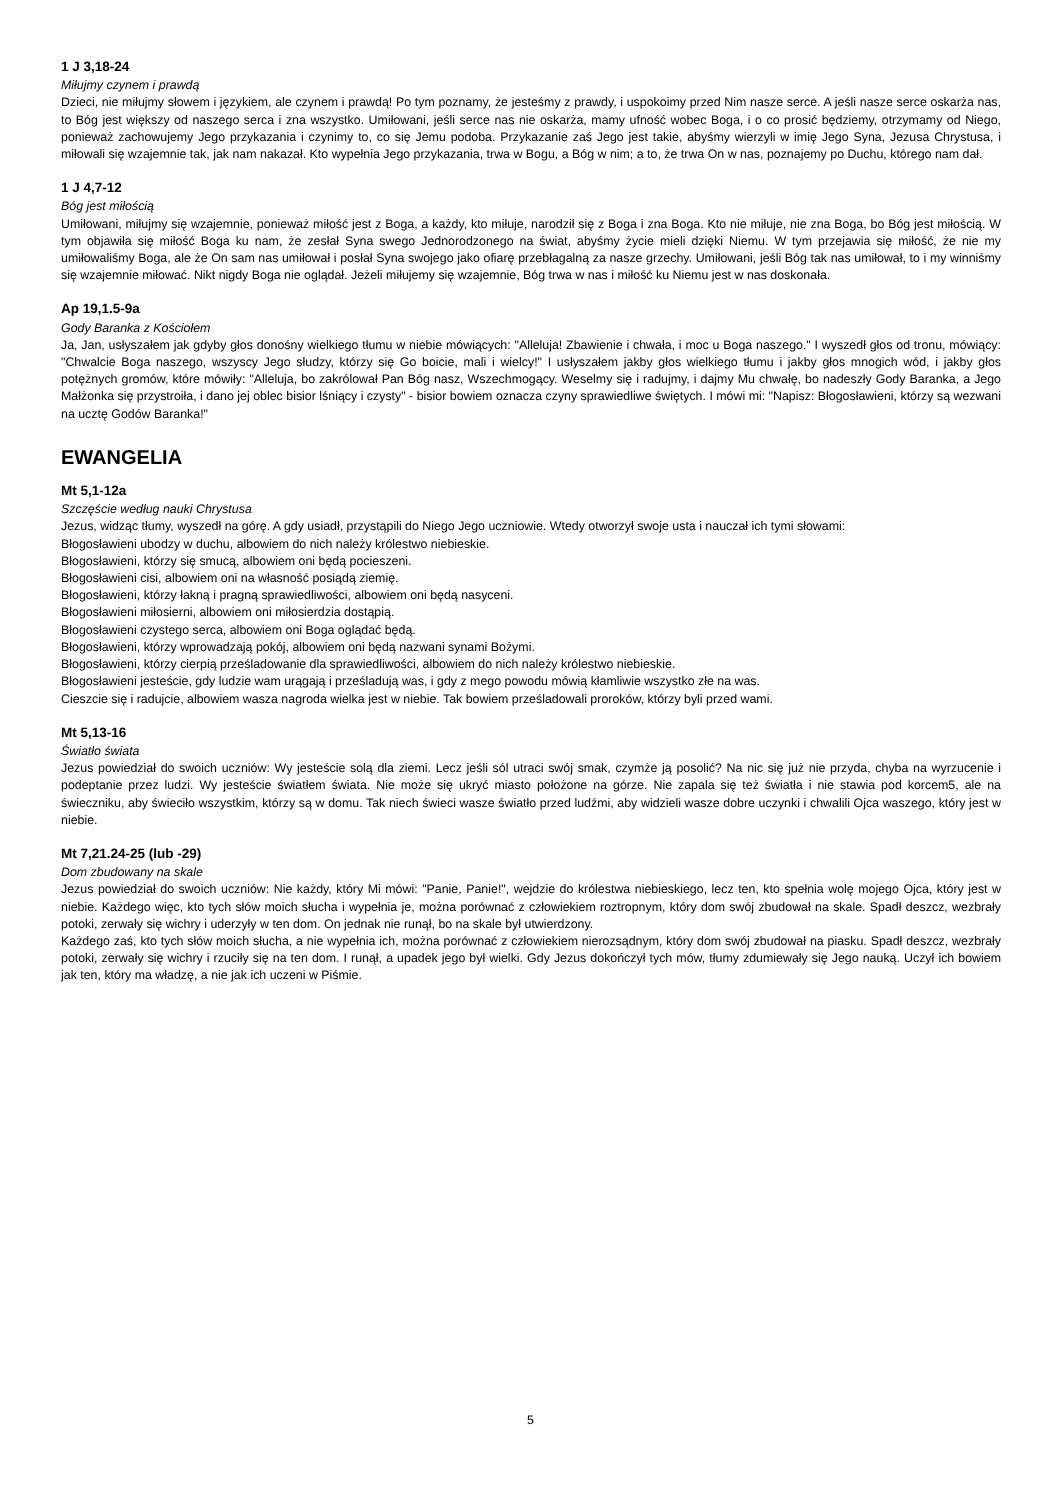1 J 3,18-24
Miłujmy czynem i prawdą
Dzieci, nie miłujmy słowem i językiem, ale czynem i prawdą! Po tym poznamy, że jesteśmy z prawdy, i uspokoimy przed Nim nasze serce. A jeśli nasze serce oskarża nas, to Bóg jest większy od naszego serca i zna wszystko. Umiłowani, jeśli serce nas nie oskarża, mamy ufność wobec Boga, i o co prosić będziemy, otrzymamy od Niego, ponieważ zachowujemy Jego przykazania i czynimy to, co się Jemu podoba. Przykazanie zaś Jego jest takie, abyśmy wierzyli w imię Jego Syna, Jezusa Chrystusa, i miłowali się wzajemnie tak, jak nam nakazał. Kto wypełnia Jego przykazania, trwa w Bogu, a Bóg w nim; a to, że trwa On w nas, poznajemy po Duchu, którego nam dał.
1 J 4,7-12
Bóg jest miłością
Umiłowani, miłujmy się wzajemnie, ponieważ miłość jest z Boga, a każdy, kto miłuje, narodził się z Boga i zna Boga. Kto nie miłuje, nie zna Boga, bo Bóg jest miłością. W tym objawiła się miłość Boga ku nam, że zesłał Syna swego Jednorodzonego na świat, abyśmy życie mieli dzięki Niemu. W tym przejawia się miłość, że nie my umiłowaliśmy Boga, ale że On sam nas umiłował i posłał Syna swojego jako ofiarę przebłagalną za nasze grzechy. Umiłowani, jeśli Bóg tak nas umiłował, to i my winniśmy się wzajemnie miłować. Nikt nigdy Boga nie oglądał. Jeżeli miłujemy się wzajemnie, Bóg trwa w nas i miłość ku Niemu jest w nas doskonała.
Ap 19,1.5-9a
Gody Baranka z Kościołem
Ja, Jan, usłyszałem jak gdyby głos donośny wielkiego tłumu w niebie mówiących: "Alleluja! Zbawienie i chwała, i moc u Boga naszego." I wyszedł głos od tronu, mówiący: "Chwalcie Boga naszego, wszyscy Jego słudzy, którzy się Go boicie, mali i wielcy!" I usłyszałem jakby głos wielkiego tłumu i jakby głos mnogich wód, i jakby głos potężnych gromów, które mówiły: "Alleluja, bo zakrólował Pan Bóg nasz, Wszechmogący. Weselmy się i radujmy, i dajmy Mu chwałę, bo nadeszły Gody Baranka, a Jego Małżonka się przystroiła, i dano jej oblec bisior lśniący i czysty" - bisior bowiem oznacza czyny sprawiedliwe świętych. I mówi mi: "Napisz: Błogosławieni, którzy są wezwani na ucztę Godów Baranka!"
EWANGELIA
Mt 5,1-12a
Szczęście według nauki Chrystusa
Jezus, widząc tłumy, wyszedł na górę. A gdy usiadł, przystąpili do Niego Jego uczniowie. Wtedy otworzył swoje usta i nauczał ich tymi słowami:
Błogosławieni ubodzy w duchu, albowiem do nich należy królestwo niebieskie.
Błogosławieni, którzy się smucą, albowiem oni będą pocieszeni.
Błogosławieni cisi, albowiem oni na własność posiądą ziemię.
Błogosławieni, którzy łakną i pragną sprawiedliwości, albowiem oni będą nasyceni.
Błogosławieni miłosierni, albowiem oni miłosierdzia dostąpią.
Błogosławieni czystego serca, albowiem oni Boga oglądać będą.
Błogosławieni, którzy wprowadzają pokój, albowiem oni będą nazwani synami Bożymi.
Błogosławieni, którzy cierpią prześladowanie dla sprawiedliwości, albowiem do nich należy królestwo niebieskie.
Błogosławieni jesteście, gdy ludzie wam urągają i prześladują was, i gdy z mego powodu mówią kłamliwie wszystko złe na was.
Cieszcie się i radujcie, albowiem wasza nagroda wielka jest w niebie. Tak bowiem prześladowali proroków, którzy byli przed wami.
Mt 5,13-16
Światło świata
Jezus powiedział do swoich uczniów: Wy jesteście solą dla ziemi. Lecz jeśli sól utraci swój smak, czymże ją posolić? Na nic się już nie przyda, chyba na wyrzucenie i podeptanie przez ludzi. Wy jesteście światłem świata. Nie może się ukryć miasto położone na górze. Nie zapala się też światła i nie stawia pod korcem5, ale na świeczniku, aby świeciło wszystkim, którzy są w domu. Tak niech świeci wasze światło przed ludźmi, aby widzieli wasze dobre uczynki i chwalili Ojca waszego, który jest w niebie.
Mt 7,21.24-25 (lub -29)
Dom zbudowany na skale
Jezus powiedział do swoich uczniów: Nie każdy, który Mi mówi: "Panie, Panie!", wejdzie do królestwa niebieskiego, lecz ten, kto spełnia wolę mojego Ojca, który jest w niebie. Każdego więc, kto tych słów moich słucha i wypełnia je, można porównać z człowiekiem roztropnym, który dom swój zbudował na skale. Spadł deszcz, wezbrały potoki, zerwały się wichry i uderzyły w ten dom. On jednak nie runął, bo na skale był utwierdzony.
Każdego zaś, kto tych słów moich słucha, a nie wypełnia ich, można porównać z człowiekiem nierozsądnym, który dom swój zbudował na piasku. Spadł deszcz, wezbrały potoki, zerwały się wichry i rzuciły się na ten dom. I runął, a upadek jego był wielki. Gdy Jezus dokończył tych mów, tłumy zdumiewały się Jego nauką. Uczył ich bowiem jak ten, który ma władzę, a nie jak ich uczeni w Piśmie.
5